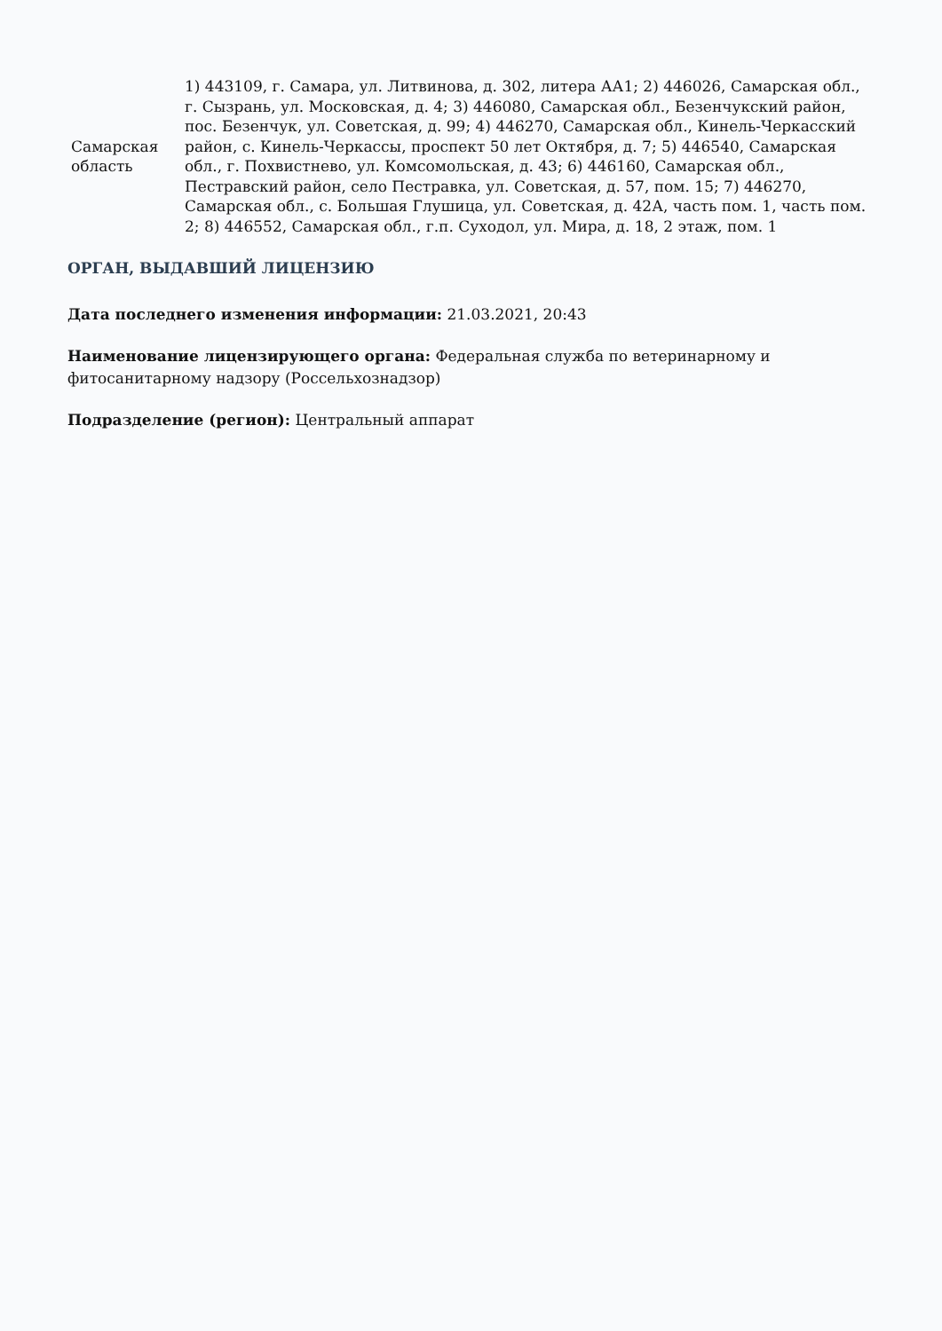| Самарская область | 1) 443109, г. Самара, ул. Литвинова, д. 302, литера АА1; 2) 446026, Самарская обл., г. Сызрань, ул. Московская, д. 4; 3) 446080, Самарская обл., Безенчукский район, пос. Безенчук, ул. Советская, д. 99; 4) 446270, Самарская обл., Кинель-Черкасский район, с. Кинель-Черкассы, проспект 50 лет Октября, д. 7; 5) 446540, Самарская обл., г. Похвистнево, ул. Комсомольская, д. 43; 6) 446160, Самарская обл., Пестравский район, село Пестравка, ул. Советская, д. 57, пом. 15; 7) 446270, Самарская обл., с. Большая Глушица, ул. Советская, д. 42А, часть пом. 1, часть пом. 2; 8) 446552, Самарская обл., г.п. Суходол, ул. Мира, д. 18, 2 этаж, пом. 1 |
ОРГАН, ВЫДАВШИЙ ЛИЦЕНЗИЮ
Дата последнего изменения информации: 21.03.2021, 20:43
Наименование лицензирующего органа: Федеральная служба по ветеринарному и фитосанитарному надзору (Россельхознадзор)
Подразделение (регион): Центральный аппарат